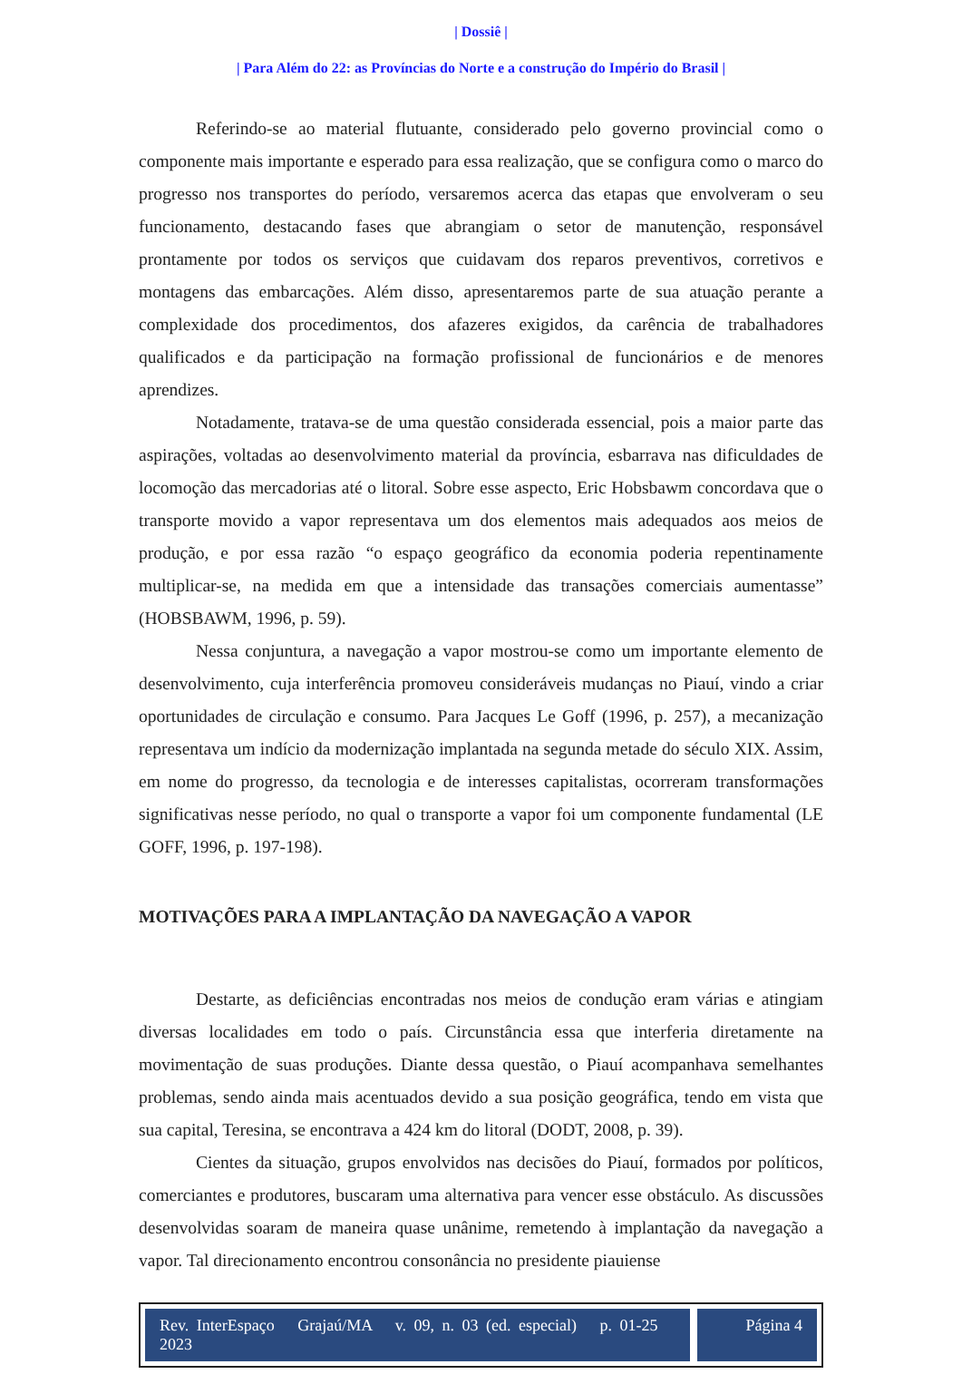| Dossiê |
| Para Além do 22: as Províncias do Norte e a construção do Império do Brasil |
Referindo-se ao material flutuante, considerado pelo governo provincial como o componente mais importante e esperado para essa realização, que se configura como o marco do progresso nos transportes do período, versaremos acerca das etapas que envolveram o seu funcionamento, destacando fases que abrangiam o setor de manutenção, responsável prontamente por todos os serviços que cuidavam dos reparos preventivos, corretivos e montagens das embarcações. Além disso, apresentaremos parte de sua atuação perante a complexidade dos procedimentos, dos afazeres exigidos, da carência de trabalhadores qualificados e da participação na formação profissional de funcionários e de menores aprendizes.
Notadamente, tratava-se de uma questão considerada essencial, pois a maior parte das aspirações, voltadas ao desenvolvimento material da província, esbarrava nas dificuldades de locomoção das mercadorias até o litoral. Sobre esse aspecto, Eric Hobsbawm concordava que o transporte movido a vapor representava um dos elementos mais adequados aos meios de produção, e por essa razão “o espaço geográfico da economia poderia repentinamente multiplicar-se, na medida em que a intensidade das transações comerciais aumentasse” (HOBSBAWM, 1996, p. 59).
Nessa conjuntura, a navegação a vapor mostrou-se como um importante elemento de desenvolvimento, cuja interferência promoveu consideráveis mudanças no Piauí, vindo a criar oportunidades de circulação e consumo. Para Jacques Le Goff (1996, p. 257), a mecanização representava um indício da modernização implantada na segunda metade do século XIX. Assim, em nome do progresso, da tecnologia e de interesses capitalistas, ocorreram transformações significativas nesse período, no qual o transporte a vapor foi um componente fundamental (LE GOFF, 1996, p. 197-198).
MOTIVAÇÕES PARA A IMPLANTAÇÃO DA NAVEGAÇÃO A VAPOR
Destarte, as deficiências encontradas nos meios de condução eram várias e atingiam diversas localidades em todo o país. Circunstância essa que interferia diretamente na movimentação de suas produções. Diante dessa questão, o Piauí acompanhava semelhantes problemas, sendo ainda mais acentuados devido a sua posição geográfica, tendo em vista que sua capital, Teresina, se encontrava a 424 km do litoral (DODT, 2008, p. 39).
Cientes da situação, grupos envolvidos nas decisões do Piauí, formados por políticos, comerciantes e produtores, buscaram uma alternativa para vencer esse obstáculo. As discussões desenvolvidas soaram de maneira quase unânime, remetendo à implantação da navegação a vapor. Tal direcionamento encontrou consonância no presidente piauiense
Rev. InterEspaço Grajaú/MA v. 09, n. 03 (ed. especial) p. 01-25 2023
Página 4